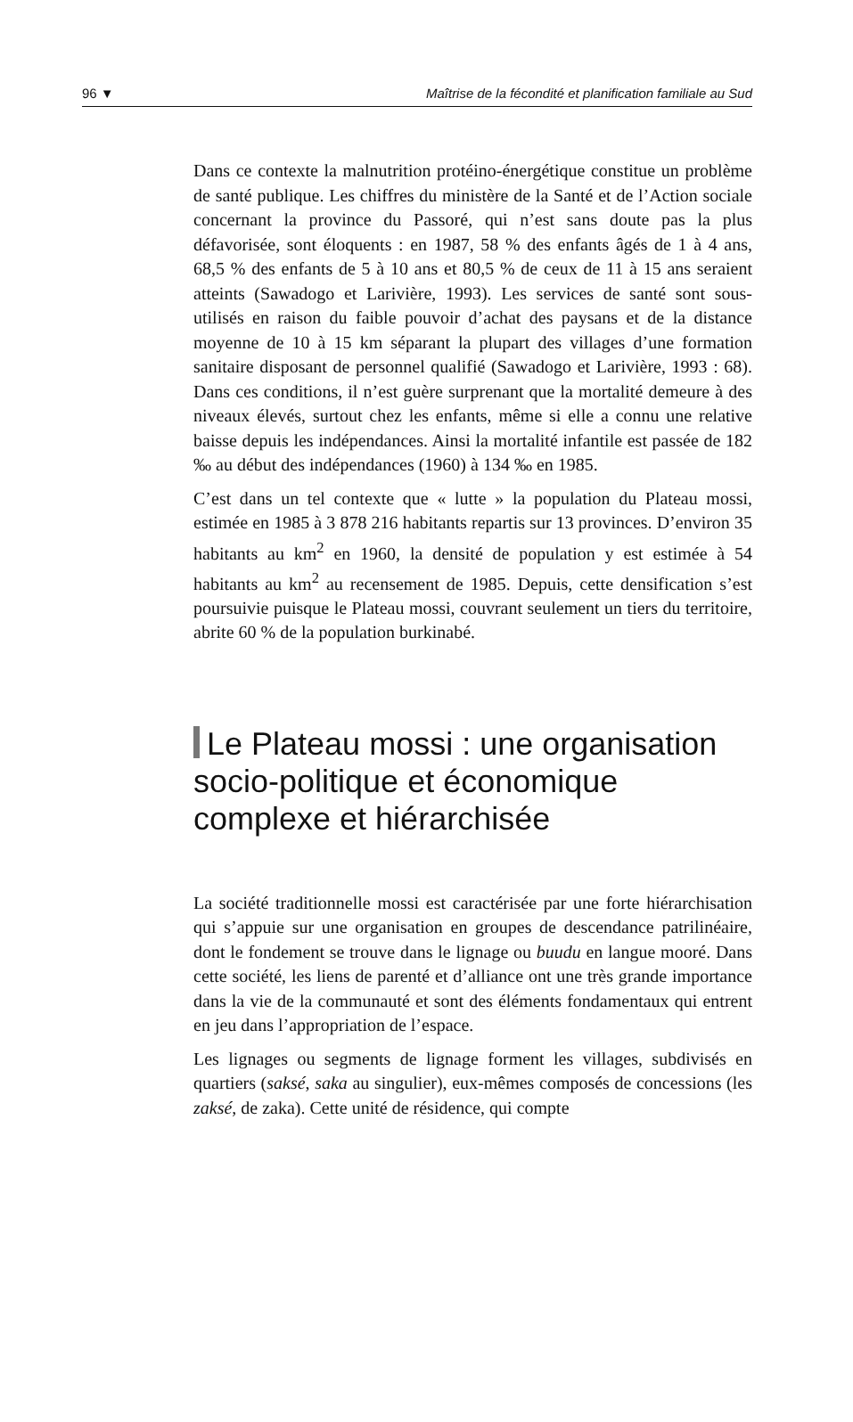96 ▼ Maîtrise de la fécondité et planification familiale au Sud
Dans ce contexte la malnutrition protéino-énergétique constitue un problème de santé publique. Les chiffres du ministère de la Santé et de l’Action sociale concernant la province du Passoré, qui n’est sans doute pas la plus défavorisée, sont éloquents : en 1987, 58 % des enfants âgés de 1 à 4 ans, 68,5 % des enfants de 5 à 10 ans et 80,5 % de ceux de 11 à 15 ans seraient atteints (Sawadogo et Larivière, 1993). Les services de santé sont sous-utilisés en raison du faible pouvoir d’achat des paysans et de la distance moyenne de 10 à 15 km séparant la plupart des villages d’une formation sanitaire disposant de personnel qualifié (Sawadogo et Larivière, 1993 : 68). Dans ces conditions, il n’est guère surprenant que la mortalité demeure à des niveaux élevés, surtout chez les enfants, même si elle a connu une relative baisse depuis les indépendances. Ainsi la mortalité infantile est passée de 182 ‰ au début des indépendances (1960) à 134 ‰ en 1985.
C’est dans un tel contexte que « lutte » la population du Plateau mossi, estimée en 1985 à 3 878 216 habitants repartis sur 13 provinces. D’environ 35 habitants au km<sup>2</sup> en 1960, la densité de population y est estimée à 54 habitants au km<sup>2</sup> au recensement de 1985. Depuis, cette densification s’est poursuivie puisque le Plateau mossi, couvrant seulement un tiers du territoire, abrite 60 % de la population burkinabé.
Le Plateau mossi : une organisation socio-politique et économique complexe et hiérarchisée
La société traditionnelle mossi est caractérisée par une forte hiérarchisation qui s’appuie sur une organisation en groupes de descendance patrilinéaire, dont le fondement se trouve dans le lignage ou buudu en langue mooré. Dans cette société, les liens de parenté et d’alliance ont une très grande importance dans la vie de la communauté et sont des éléments fondamentaux qui entrent en jeu dans l’appropriation de l’espace.
Les lignages ou segments de lignage forment les villages, subdivisés en quartiers (saksé, saka au singulier), eux-mêmes composés de concessions (les zaksé, de zaka). Cette unité de résidence, qui compte